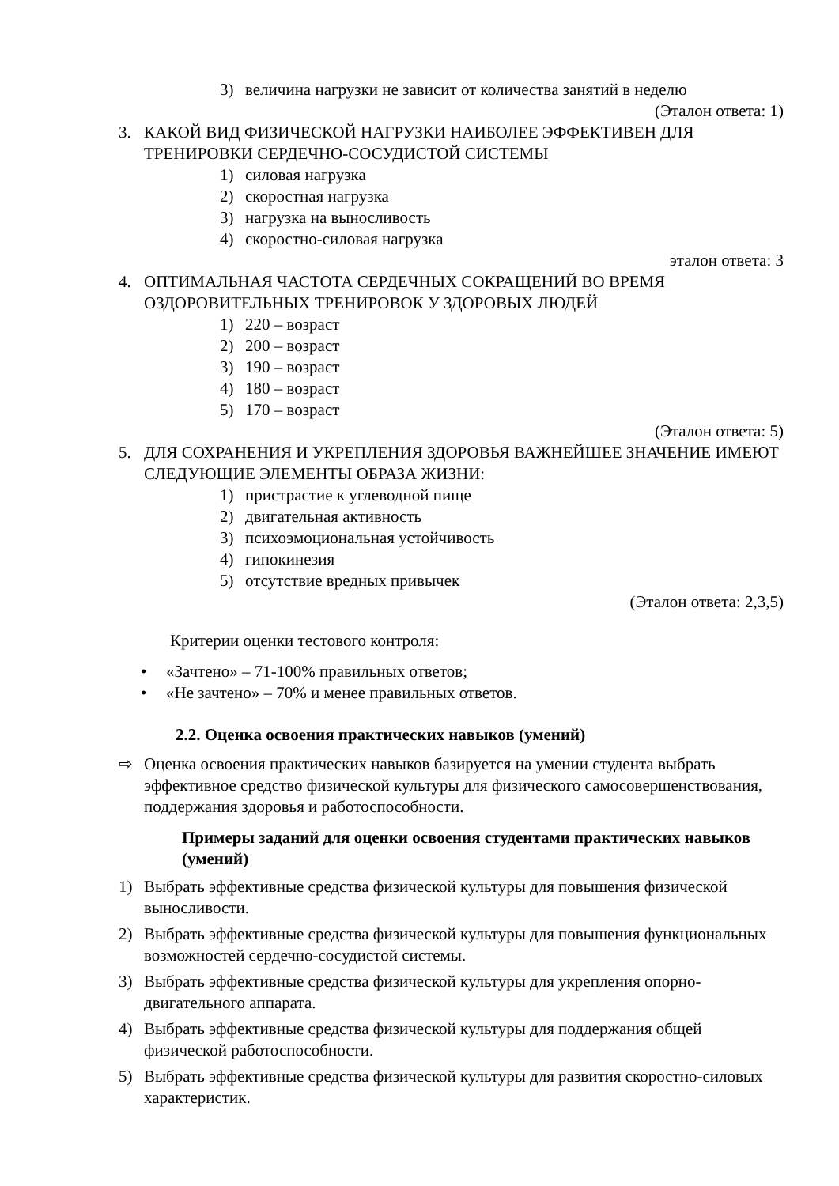3) величина нагрузки не зависит от количества занятий в неделю
(Эталон ответа: 1)
3. КАКОЙ ВИД ФИЗИЧЕСКОЙ НАГРУЗКИ НАИБОЛЕЕ ЭФФЕКТИВЕН ДЛЯ ТРЕНИРОВКИ СЕРДЕЧНО-СОСУДИСТОЙ СИСТЕМЫ
1) силовая нагрузка
2) скоростная нагрузка
3) нагрузка на выносливость
4) скоростно-силовая нагрузка
эталон ответа: 3
4. ОПТИМАЛЬНАЯ ЧАСТОТА СЕРДЕЧНЫХ СОКРАЩЕНИЙ ВО ВРЕМЯ ОЗДОРОВИТЕЛЬНЫХ ТРЕНИРОВОК У ЗДОРОВЫХ ЛЮДЕЙ
1) 220 – возраст
2) 200 – возраст
3) 190 – возраст
4) 180 – возраст
5) 170 – возраст
(Эталон ответа: 5)
5. ДЛЯ СОХРАНЕНИЯ И УКРЕПЛЕНИЯ ЗДОРОВЬЯ ВАЖНЕЙШЕЕ ЗНАЧЕНИЕ ИМЕЮТ СЛЕДУЮЩИЕ ЭЛЕМЕНТЫ ОБРАЗА ЖИЗНИ:
1) пристрастие к углеводной пище
2) двигательная активность
3) психоэмоциональная устойчивость
4) гипокинезия
5) отсутствие вредных привычек
(Эталон ответа: 2,3,5)
Критерии оценки тестового контроля:
• «Зачтено» – 71-100% правильных ответов;
• «Не зачтено» – 70% и менее правильных ответов.
2.2. Оценка освоения практических навыков (умений)
⇨ Оценка освоения практических навыков базируется на умении студента выбрать эффективное средство физической культуры для физического самосовершенствования, поддержания здоровья и работоспособности.
Примеры заданий для оценки освоения студентами практических навыков (умений)
1) Выбрать эффективные средства физической культуры для повышения физической выносливости.
2) Выбрать эффективные средства физической культуры для повышения функциональных возможностей сердечно-сосудистой системы.
3) Выбрать эффективные средства физической культуры для укрепления опорно-двигательного аппарата.
4) Выбрать эффективные средства физической культуры для поддержания общей физической работоспособности.
5) Выбрать эффективные средства физической культуры для развития скоростно-силовых характеристик.